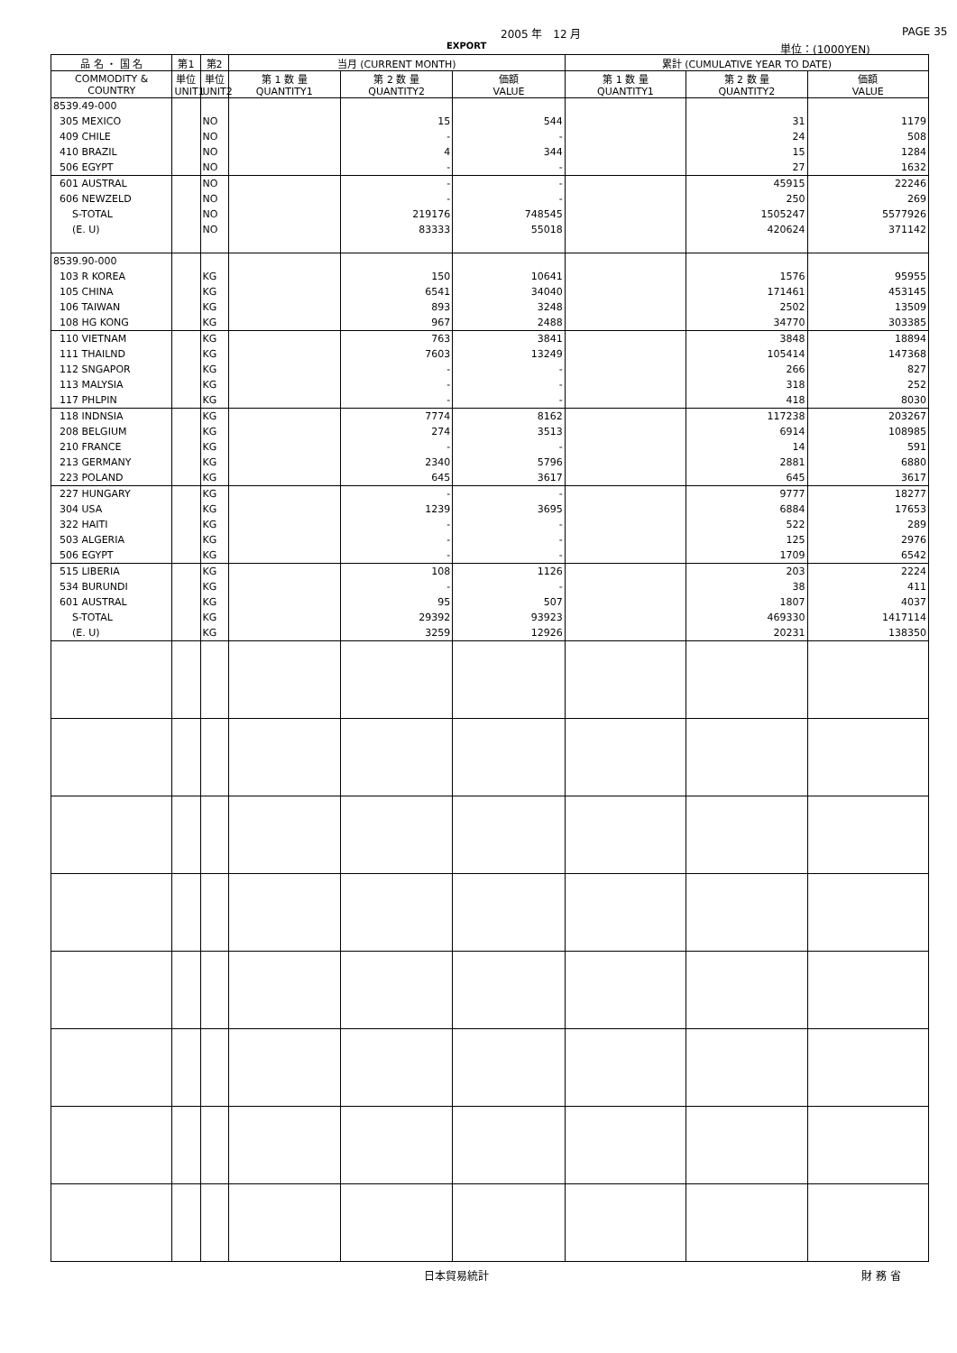2005 年　12 月 PAGE 35
EXPORT 単位：(1000YEN)
| 品 名 ・ 国 名 | 第1 | 第2 | 当月 (CURRENT MONTH) | | | 累計 (CUMULATIVE YEAR TO DATE) | | |
| --- | --- | --- | --- | --- | --- | --- | --- | --- |
| COMMODITY & COUNTRY | 単位 UNIT1 | 単位 UNIT2 | 第 1 数 量 QUANTITY1 | 第 2 数 量 QUANTITY2 | 価額 VALUE | 第 1 数 量 QUANTITY1 | 第 2 数 量 QUANTITY2 | 価額 VALUE |
| 8539.49-000 | | | | | | | | |
| 305 MEXICO | | NO | | 15 | 544 | | 31 | 1179 |
| 409 CHILE | | NO | | - | - | | 24 | 508 |
| 410 BRAZIL | | NO | | 4 | 344 | | 15 | 1284 |
| 506 EGYPT | | NO | | - | - | | 27 | 1632 |
| 601 AUSTRAL | | NO | | - | - | | 45915 | 22246 |
| 606 NEWZELD | | NO | | - | - | | 250 | 269 |
| S-TOTAL | | NO | | 219176 | 748545 | | 1505247 | 5577926 |
| (E. U) | | NO | | 83333 | 55018 | | 420624 | 371142 |
| 8539.90-000 | | | | | | | | |
| 103 R KOREA | | KG | | 150 | 10641 | | 1576 | 95955 |
| 105 CHINA | | KG | | 6541 | 34040 | | 171461 | 453145 |
| 106 TAIWAN | | KG | | 893 | 3248 | | 2502 | 13509 |
| 108 HG KONG | | KG | | 967 | 2488 | | 34770 | 303385 |
| 110 VIETNAM | | KG | | 763 | 3841 | | 3848 | 18894 |
| 111 THAILND | | KG | | 7603 | 13249 | | 105414 | 147368 |
| 112 SNGAPOR | | KG | | - | - | | 266 | 827 |
| 113 MALYSIA | | KG | | - | - | | 318 | 252 |
| 117 PHLPIN | | KG | | - | - | | 418 | 8030 |
| 118 INDNSIA | | KG | | 7774 | 8162 | | 117238 | 203267 |
| 208 BELGIUM | | KG | | 274 | 3513 | | 6914 | 108985 |
| 210 FRANCE | | KG | | - | - | | 14 | 591 |
| 213 GERMANY | | KG | | 2340 | 5796 | | 2881 | 6880 |
| 223 POLAND | | KG | | 645 | 3617 | | 645 | 3617 |
| 227 HUNGARY | | KG | | - | - | | 9777 | 18277 |
| 304 USA | | KG | | 1239 | 3695 | | 6884 | 17653 |
| 322 HAITI | | KG | | - | - | | 522 | 289 |
| 503 ALGERIA | | KG | | - | - | | 125 | 2976 |
| 506 EGYPT | | KG | | - | - | | 1709 | 6542 |
| 515 LIBERIA | | KG | | 108 | 1126 | | 203 | 2224 |
| 534 BURUNDI | | KG | | - | - | | 38 | 411 |
| 601 AUSTRAL | | KG | | 95 | 507 | | 1807 | 4037 |
| S-TOTAL | | KG | | 29392 | 93923 | | 469330 | 1417114 |
| (E. U) | | KG | | 3259 | 12926 | | 20231 | 138350 |
日本貿易統計 財 務 省